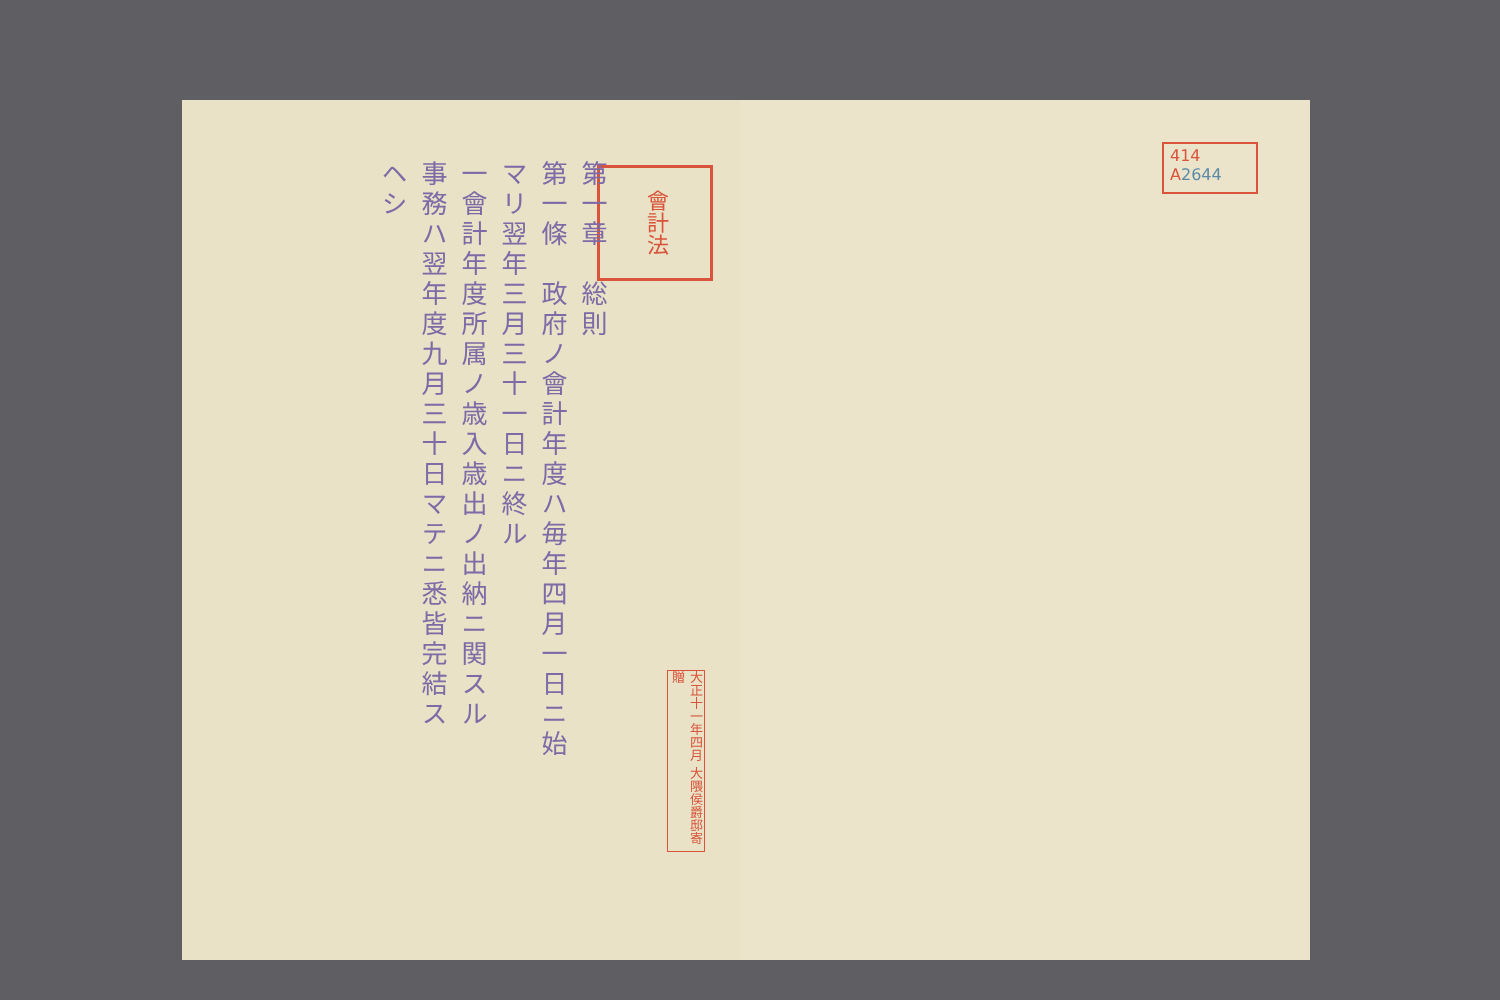會計法
第一章　総則
第一條　政府ノ會計年度ハ毎年四月一日ニ始
マリ翌年三月三十一日ニ終ル
一會計年度所属ノ歳入歳出ノ出納ニ関スル
事務ハ翌年度九月三十日マテニ悉皆完結ス
ヘシ
大正十一年四月 大隈侯爵邸寄贈
414
A2644